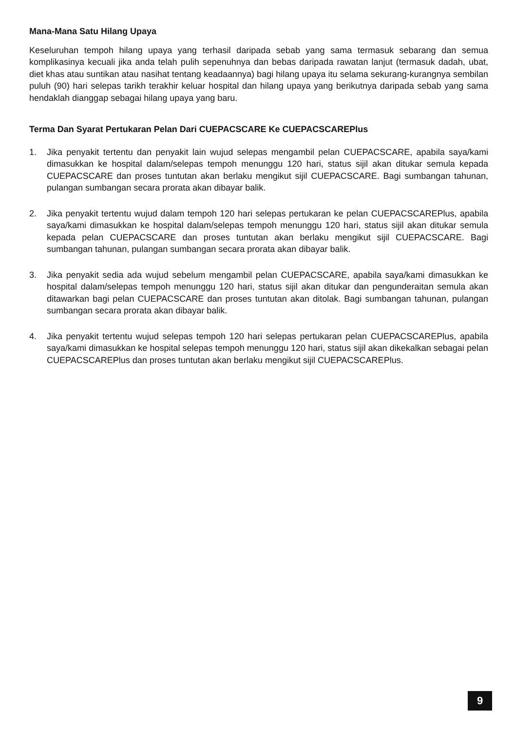Mana-Mana Satu Hilang Upaya
Keseluruhan tempoh hilang upaya yang terhasil daripada sebab yang sama termasuk sebarang dan semua komplikasinya kecuali jika anda telah pulih sepenuhnya dan bebas daripada rawatan lanjut (termasuk dadah, ubat, diet khas atau suntikan atau nasihat tentang keadaannya) bagi hilang upaya itu selama sekurang-kurangnya sembilan puluh (90) hari selepas tarikh terakhir keluar hospital dan hilang upaya yang berikutnya daripada sebab yang sama hendaklah dianggap sebagai hilang upaya yang baru.
Terma Dan Syarat Pertukaran Pelan Dari CUEPACSCARE Ke CUEPACSCAREPlus
1. Jika penyakit tertentu dan penyakit lain wujud selepas mengambil pelan CUEPACSCARE, apabila saya/kami dimasukkan ke hospital dalam/selepas tempoh menunggu 120 hari, status sijil akan ditukar semula kepada CUEPACSCARE dan proses tuntutan akan berlaku mengikut sijil CUEPACSCARE. Bagi sumbangan tahunan, pulangan sumbangan secara prorata akan dibayar balik.
2. Jika penyakit tertentu wujud dalam tempoh 120 hari selepas pertukaran ke pelan CUEPACSCAREPlus, apabila saya/kami dimasukkan ke hospital dalam/selepas tempoh menunggu 120 hari, status sijil akan ditukar semula kepada pelan CUEPACSCARE dan proses tuntutan akan berlaku mengikut sijil CUEPACSCARE. Bagi sumbangan tahunan, pulangan sumbangan secara prorata akan dibayar balik.
3. Jika penyakit sedia ada wujud sebelum mengambil pelan CUEPACSCARE, apabila saya/kami dimasukkan ke hospital dalam/selepas tempoh menunggu 120 hari, status sijil akan ditukar dan pengunderaitan semula akan ditawarkan bagi pelan CUEPACSCARE dan proses tuntutan akan ditolak. Bagi sumbangan tahunan, pulangan sumbangan secara prorata akan dibayar balik.
4. Jika penyakit tertentu wujud selepas tempoh 120 hari selepas pertukaran pelan CUEPACSCAREPlus, apabila saya/kami dimasukkan ke hospital selepas tempoh menunggu 120 hari, status sijil akan dikekalkan sebagai pelan CUEPACSCAREPlus dan proses tuntutan akan berlaku mengikut sijil CUEPACSCAREPlus.
9